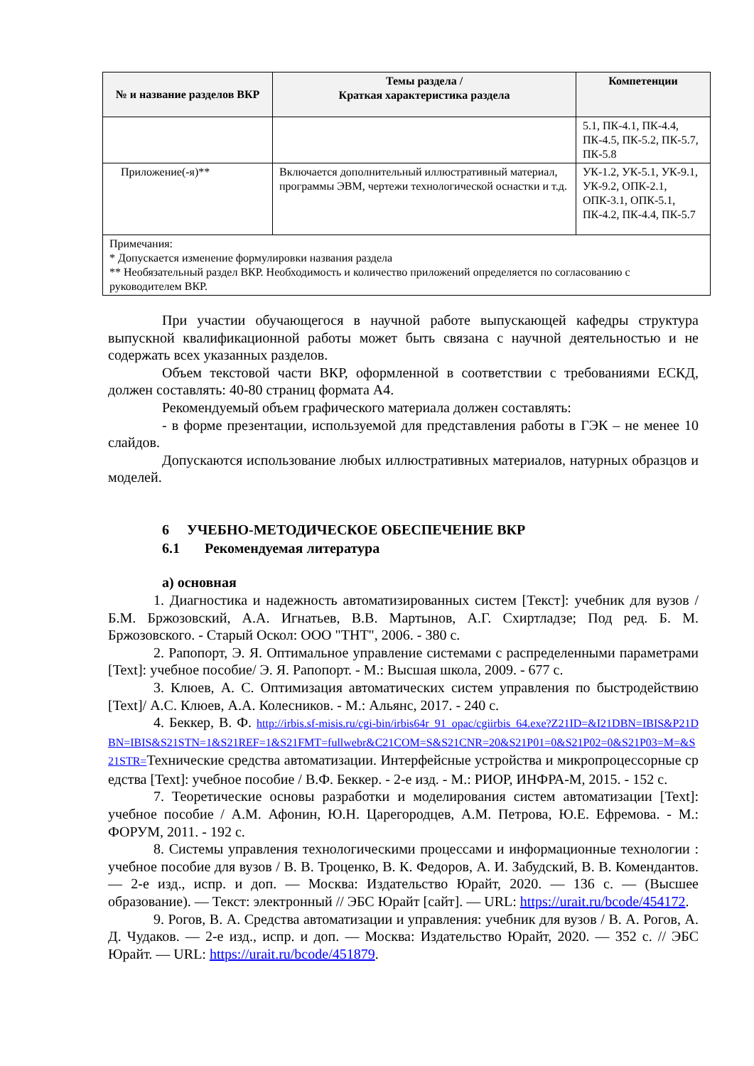| № и название разделов ВКР | Темы раздела / Краткая характеристика раздела | Компетенции |
| --- | --- | --- |
| | | 5.1, ПК-4.1, ПК-4.4, ПК-4.5, ПК-5.2, ПК-5.7, ПК-5.8 |
| Приложение(-я)** | Включается дополнительный иллюстративный материал, программы ЭВМ, чертежи технологической оснастки и т.д. | УК-1.2, УК-5.1, УК-9.1, УК-9.2, ОПК-2.1, ОПК-3.1, ОПК-5.1, ПК-4.2, ПК-4.4, ПК-5.7 |
| Примечания: * Допускается изменение формулировки названия раздела ** Необязательный раздел ВКР. Необходимость и количество приложений определяется по согласованию с руководителем ВКР. | | |
При участии обучающегося в научной работе выпускающей кафедры структура выпускной квалификационной работы может быть связана с научной деятельностью и не содержать всех указанных разделов.
Объем текстовой части ВКР, оформленной в соответствии с требованиями ЕСКД, должен составлять: 40-80 страниц формата А4.
Рекомендуемый объем графического материала должен составлять:
- в форме презентации, используемой для представления работы в ГЭК – не менее 10 слайдов.
Допускаются использование любых иллюстративных материалов, натурных образцов и моделей.
6 УЧЕБНО-МЕТОДИЧЕСКОЕ ОБЕСПЕЧЕНИЕ ВКР
6.1 Рекомендуемая литература
а) основная
1. Диагностика и надежность автоматизированных систем [Текст]: учебник для вузов / Б.М. Бржозовский, А.А. Игнатьев, В.В. Мартынов, А.Г. Схиртладзе; Под ред. Б. М. Бржозовского. - Старый Оскол: ООО "ТНТ", 2006. - 380 с.
2. Рапопорт, Э. Я. Оптимальное управление системами с распределенными параметрами [Text]: учебное пособие/ Э. Я. Рапопорт. - М.: Высшая школа, 2009. - 677 с.
3. Клюев, А. С. Оптимизация автоматических систем управления по быстродействию [Text]/ А.С. Клюев, А.А. Колесников. - М.: Альянс, 2017. - 240 с.
4. Беккер, В. Ф. http://irbis.sf-misis.ru/cgi-bin/irbis64r_91_opac/cgiirbis_64.exe?Z21ID=&I21DBN=IBIS&P21DBN=IBIS&S21STN=1&S21REF=1&S21FMT=fullwebr&C21COM=S&S21CNR=20&S21P01=0&S21P02=0&S21P03=M=&S21STR=Технические средства автоматизации. Интерфейсные устройства и микропроцессорные средства [Text]: учебное пособие / В.Ф. Беккер. - 2-е изд. - М.: РИОР, ИНФРА-М, 2015. - 152 с.
7. Теоретические основы разработки и моделирования систем автоматизации [Text]: учебное пособие / А.М. Афонин, Ю.Н. Царегородцев, А.М. Петрова, Ю.Е. Ефремова. - М.: ФОРУМ, 2011. - 192 с.
8. Системы управления технологическими процессами и информационные технологии : учебное пособие для вузов / В. В. Троценко, В. К. Федоров, А. И. Забудский, В. В. Комендантов. — 2-е изд., испр. и доп. — Москва: Издательство Юрайт, 2020. — 136 с. — (Высшее образование). — Текст: электронный // ЭБС Юрайт [сайт]. — URL: https://urait.ru/bcode/454172.
9. Рогов, В. А. Средства автоматизации и управления: учебник для вузов / В. А. Рогов, А. Д. Чудаков. — 2-е изд., испр. и доп. — Москва: Издательство Юрайт, 2020. — 352 с. // ЭБС Юрайт. — URL: https://urait.ru/bcode/451879.